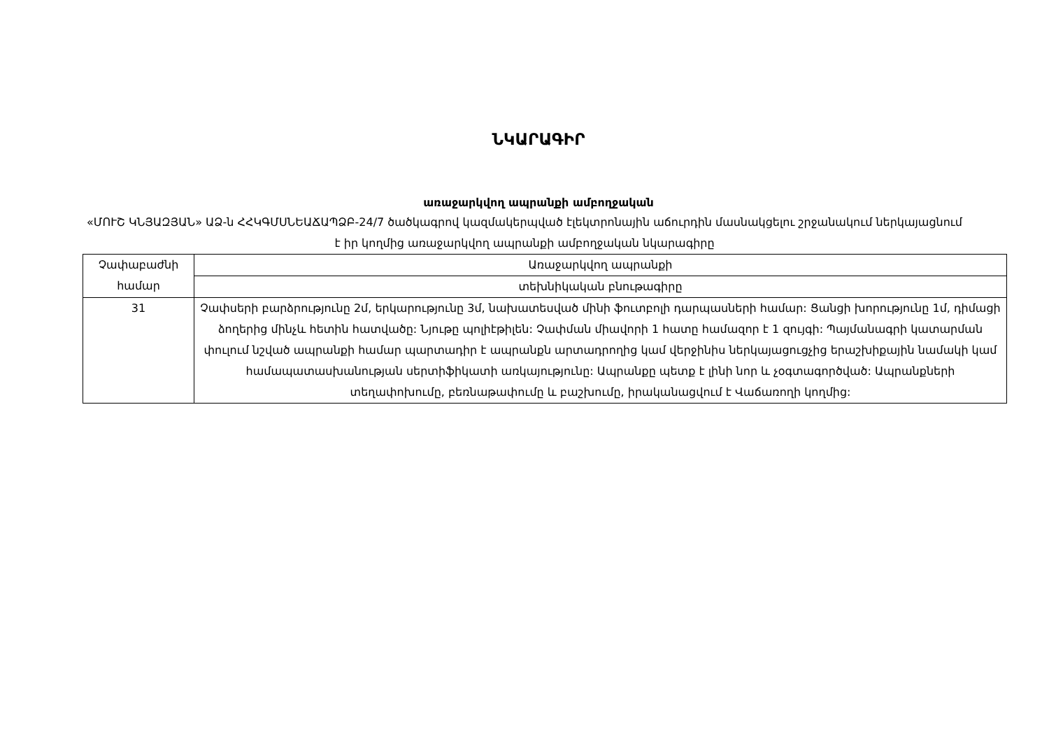ՆԿԱՐԱԳԻՐ
առաջարկվող ապրանքի ամբողջական
«ՄՈՒՇ ԿՆՅԱԶՅԱՆ» ԱՁ-ն ՀՀԿԳՄՍՆԵԱՃԱՊՁԲ-24/7 ծածկագրով կազմակերպված էլեկտրոնային աճուրդին մասնակցելու շրջանակում ներկայացնում է իր կողմից առաջարկվող ապրանքի ամբողջական նկարագիրը
| Չափաբաժնի համար | Առաջարկվող ապրանքի |
| --- | --- |
| | տեխնիկական բնութագիրը |
| 31 | Չափսերի բարձրությունը 2մ, երկարությունը 3մ, նախատեսված մինի ֆուտբոլի դարպասների համար: Ցանցի խորությունը 1մ, դիմացի ձողերից մինչև հետին հատվածը: Նյութը պոլիէթիլեն: Չափման միավորի 1 հատը համազոր է 1 զույգի: Պայմանագրի կատարման փուլում նշված ապրանքի համար պարտադիր է ապրանքն արտադրողից կամ վերջինիս ներկայացուցչից երաշխիքային նամակի կամ համապատասխանության սերտիֆիկատի առկայությունը: Ապրանքը պետք է լինի նոր և չօգտագործված: Ապրանքների տեղափոխումը, բեռնաթափումը և բաշխումը, իրականացվում է Վաճառողի կողմից: |